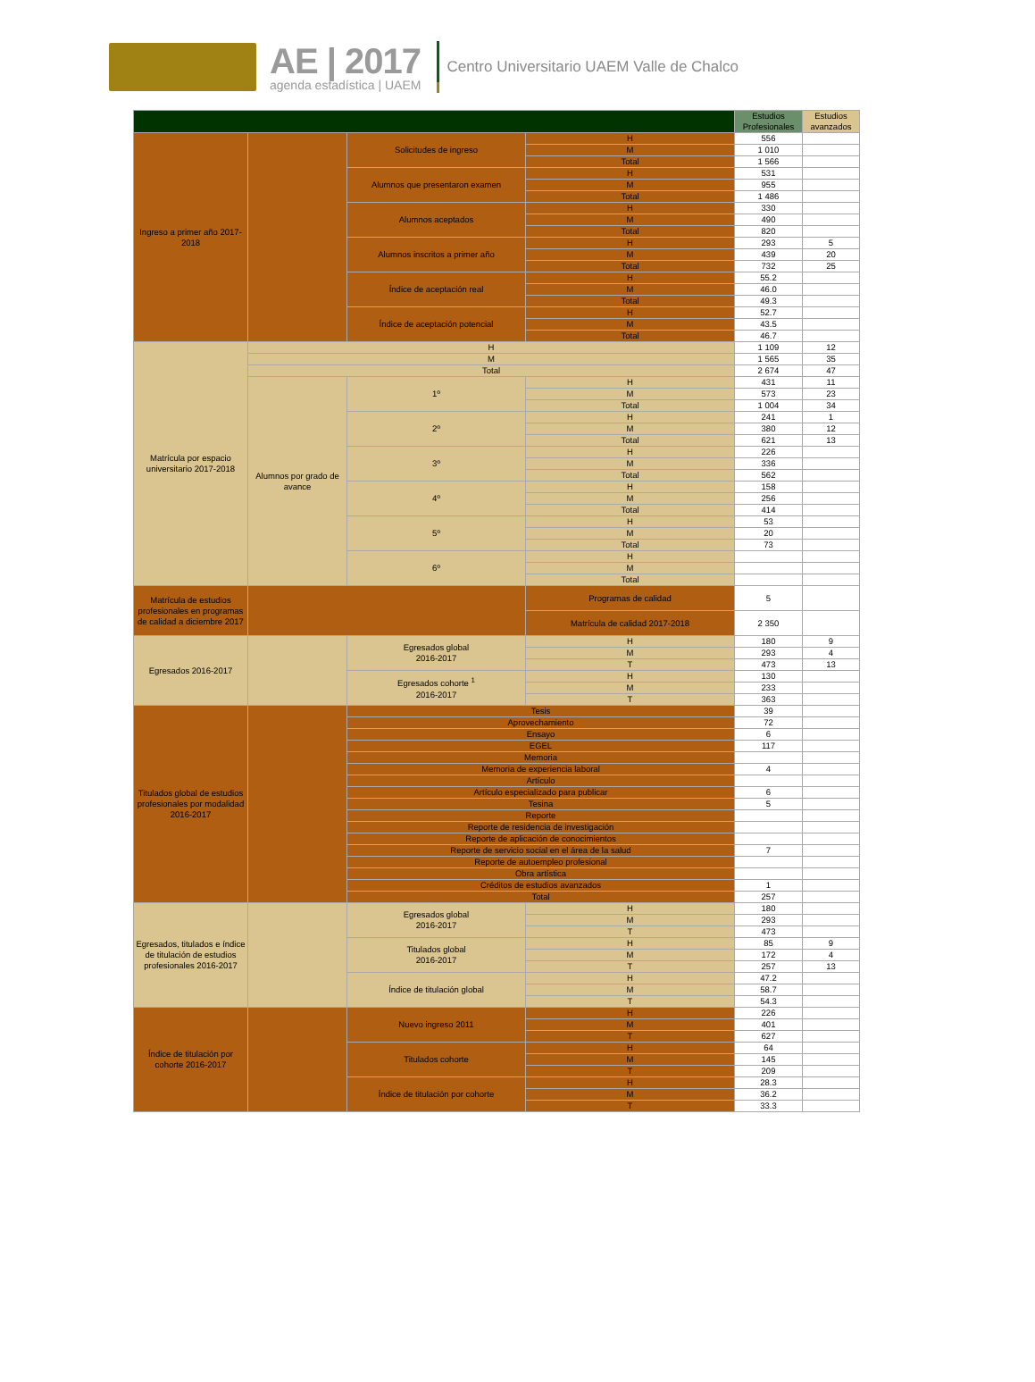AE | 2017
agenda estadística | UAEM
Centro Universitario UAEM Valle de Chalco
| | | | | Estudios Profesionales | Estudios avanzados |
| --- | --- | --- | --- | --- | --- |
| Ingreso a primer año 2017-2018 | | Solicitudes de ingreso | H | 556 | |
| | | | M | 1 010 | |
| | | | Total | 1 566 | |
| | | Alumnos que presentaron examen | H | 531 | |
| | | | M | 955 | |
| | | | Total | 1 486 | |
| | | Alumnos aceptados | H | 330 | |
| | | | M | 490 | |
| | | | Total | 820 | |
| | | Alumnos inscritos a primer año | H | 293 | 5 |
| | | | M | 439 | 20 |
| | | | Total | 732 | 25 |
| | | Índice de aceptación real | H | 55.2 | |
| | | | M | 46.0 | |
| | | | Total | 49.3 | |
| | | Índice de aceptación potencial | H | 52.7 | |
| | | | M | 43.5 | |
| | | | Total | 46.7 | |
| Matrícula por espacio universitario 2017-2018 | H | | | 1 109 | 12 |
| | M | | | 1 565 | 35 |
| | Total | | | 2 674 | 47 |
| | Alumnos por grado de avance | 1º | H | 431 | 11 |
| | | | M | 573 | 23 |
| | | | Total | 1 004 | 34 |
| | | 2º | H | 241 | 1 |
| | | | M | 380 | 12 |
| | | | Total | 621 | 13 |
| | | 3º | H | 226 | |
| | | | M | 336 | |
| | | | Total | 562 | |
| | | 4º | H | 158 | |
| | | | M | 256 | |
| | | | Total | 414 | |
| | | 5º | H | 53 | |
| | | | M | 20 | |
| | | | Total | 73 | |
| | | 6º | H | | |
| | | | M | | |
| | | | Total | | |
| Matrícula de estudios profesionales en programas de calidad a diciembre 2017 | | | Programas de calidad | 5 | |
| | | | Matrícula de calidad 2017-2018 | 2 350 | |
| Egresados 2016-2017 | | Egresados global 2016-2017 | H | 180 | 9 |
| | | | M | 293 | 4 |
| | | | T | 473 | 13 |
| | | Egresados cohorte <sup>1</sup> 2016-2017 | H | 130 | |
| | | | M | 233 | |
| | | | T | 363 | |
| Titulados global de estudios profesionales por modalidad 2016-2017 | | Tesis | | 39 | |
| | | Aprovechamiento | | 72 | |
| | | Ensayo | | 6 | |
| | | EGEL | | 117 | |
| | | Memoria | | | |
| | | Memoria de experiencia laboral | | 4 | |
| | | Artículo | | | |
| | | Artículo especializado para publicar | | 6 | |
| | | Tesina | | 5 | |
| | | Reporte | | | |
| | | Reporte de residencia de investigación | | | |
| | | Reporte de aplicación de conocimientos | | | |
| | | Reporte de servicio social en el área de la salud | | 7 | |
| | | Reporte de autoempleo profesional | | | |
| | | Obra artística | | | |
| | | Créditos de estudios avanzados | | 1 | |
| | | Total | | 257 | |
| Egresados, titulados e índice de titulación de estudios profesionales 2016-2017 | | Egresados global 2016-2017 | H | 180 | |
| | | | M | 293 | |
| | | | T | 473 | |
| | | Titulados global 2016-2017 | H | 85 | 9 |
| | | | M | 172 | 4 |
| | | | T | 257 | 13 |
| | | Índice de titulación global | H | 47.2 | |
| | | | M | 58.7 | |
| | | | T | 54.3 | |
| Índice de titulación por cohorte 2016-2017 | | Nuevo ingreso 2011 | H | 226 | |
| | | | M | 401 | |
| | | | T | 627 | |
| | | Titulados cohorte | H | 64 | |
| | | | M | 145 | |
| | | | T | 209 | |
| | | Índice de titulación por cohorte | H | 28.3 | |
| | | | M | 36.2 | |
| | | | T | 33.3 | |